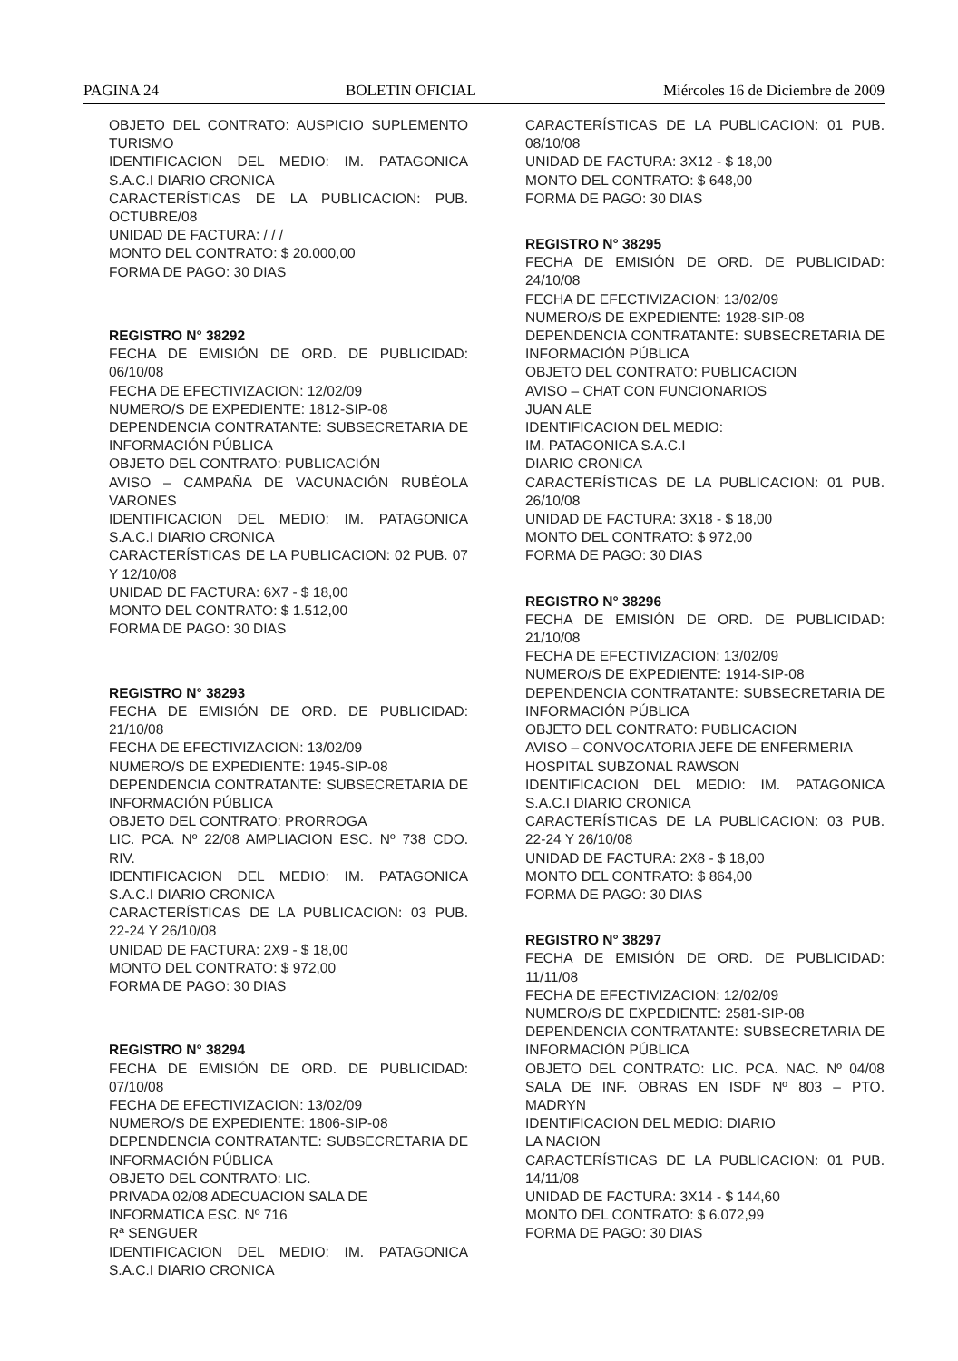PAGINA 24 BOLETIN OFICIAL Miércoles 16 de Diciembre de 2009
OBJETO DEL CONTRATO: AUSPICIO SUPLEMENTO TURISMO
IDENTIFICACION DEL MEDIO: IM. PATAGONICA S.A.C.I DIARIO CRONICA
CARACTERÍSTICAS DE LA PUBLICACION: PUB. OCTUBRE/08
UNIDAD DE FACTURA: / / /
MONTO DEL CONTRATO: $ 20.000,00
FORMA DE PAGO: 30 DIAS
REGISTRO N° 38292
FECHA DE EMISIÓN DE ORD. DE PUBLICIDAD: 06/10/08
FECHA DE EFECTIVIZACION: 12/02/09
NUMERO/S DE EXPEDIENTE: 1812-SIP-08
DEPENDENCIA CONTRATANTE: SUBSECRETARIA DE INFORMACIÓN PÚBLICA
OBJETO DEL CONTRATO: PUBLICACIÓN
AVISO – CAMPAÑA DE VACUNACIÓN RUBÉOLA VARONES
IDENTIFICACION DEL MEDIO: IM. PATAGONICA S.A.C.I DIARIO CRONICA
CARACTERÍSTICAS DE LA PUBLICACION: 02 PUB. 07 Y 12/10/08
UNIDAD DE FACTURA: 6X7 - $ 18,00
MONTO DEL CONTRATO: $ 1.512,00
FORMA DE PAGO: 30 DIAS
REGISTRO N° 38293
FECHA DE EMISIÓN DE ORD. DE PUBLICIDAD: 21/10/08
FECHA DE EFECTIVIZACION: 13/02/09
NUMERO/S DE EXPEDIENTE: 1945-SIP-08
DEPENDENCIA CONTRATANTE: SUBSECRETARIA DE INFORMACIÓN PÚBLICA
OBJETO DEL CONTRATO: PRORROGA
LIC. PCA. Nº 22/08 AMPLIACION ESC. Nº 738 CDO. RIV.
IDENTIFICACION DEL MEDIO: IM. PATAGONICA S.A.C.I DIARIO CRONICA
CARACTERÍSTICAS DE LA PUBLICACION: 03 PUB. 22-24 Y 26/10/08
UNIDAD DE FACTURA: 2X9 - $ 18,00
MONTO DEL CONTRATO: $ 972,00
FORMA DE PAGO: 30 DIAS
REGISTRO N° 38294
FECHA DE EMISIÓN DE ORD. DE PUBLICIDAD: 07/10/08
FECHA DE EFECTIVIZACION: 13/02/09
NUMERO/S DE EXPEDIENTE: 1806-SIP-08
DEPENDENCIA CONTRATANTE: SUBSECRETARIA DE INFORMACIÓN PÚBLICA
OBJETO DEL CONTRATO: LIC.
PRIVADA 02/08 ADECUACION SALA DE
INFORMATICA ESC. Nº 716
Rª SENGUER
IDENTIFICACION DEL MEDIO: IM. PATAGONICA S.A.C.I DIARIO CRONICA
CARACTERÍSTICAS DE LA PUBLICACION: 01 PUB. 08/10/08
UNIDAD DE FACTURA: 3X12 - $ 18,00
MONTO DEL CONTRATO: $ 648,00
FORMA DE PAGO: 30 DIAS
REGISTRO N° 38295
FECHA DE EMISIÓN DE ORD. DE PUBLICIDAD: 24/10/08
FECHA DE EFECTIVIZACION: 13/02/09
NUMERO/S DE EXPEDIENTE: 1928-SIP-08
DEPENDENCIA CONTRATANTE: SUBSECRETARIA DE INFORMACIÓN PÚBLICA
OBJETO DEL CONTRATO: PUBLICACION
AVISO – CHAT CON FUNCIONARIOS
JUAN ALE
IDENTIFICACION DEL MEDIO:
IM. PATAGONICA S.A.C.I
DIARIO CRONICA
CARACTERÍSTICAS DE LA PUBLICACION: 01 PUB. 26/10/08
UNIDAD DE FACTURA: 3X18 - $ 18,00
MONTO DEL CONTRATO: $ 972,00
FORMA DE PAGO: 30 DIAS
REGISTRO N° 38296
FECHA DE EMISIÓN DE ORD. DE PUBLICIDAD: 21/10/08
FECHA DE EFECTIVIZACION: 13/02/09
NUMERO/S DE EXPEDIENTE: 1914-SIP-08
DEPENDENCIA CONTRATANTE: SUBSECRETARIA DE INFORMACIÓN PÚBLICA
OBJETO DEL CONTRATO: PUBLICACION
AVISO – CONVOCATORIA JEFE DE ENFERMERIA
HOSPITAL SUBZONAL RAWSON
IDENTIFICACION DEL MEDIO: IM. PATAGONICA S.A.C.I DIARIO CRONICA
CARACTERÍSTICAS DE LA PUBLICACION: 03 PUB. 22-24 Y 26/10/08
UNIDAD DE FACTURA: 2X8 - $ 18,00
MONTO DEL CONTRATO: $ 864,00
FORMA DE PAGO: 30 DIAS
REGISTRO N° 38297
FECHA DE EMISIÓN DE ORD. DE PUBLICIDAD: 11/11/08
FECHA DE EFECTIVIZACION: 12/02/09
NUMERO/S DE EXPEDIENTE: 2581-SIP-08
DEPENDENCIA CONTRATANTE: SUBSECRETARIA DE INFORMACIÓN PÚBLICA
OBJETO DEL CONTRATO: LIC. PCA. NAC. Nº 04/08 SALA DE INF. OBRAS EN ISDF Nº 803 – PTO. MADRYN
IDENTIFICACION DEL MEDIO: DIARIO
LA NACION
CARACTERÍSTICAS DE LA PUBLICACION: 01 PUB. 14/11/08
UNIDAD DE FACTURA: 3X14 - $ 144,60
MONTO DEL CONTRATO: $ 6.072,99
FORMA DE PAGO: 30 DIAS